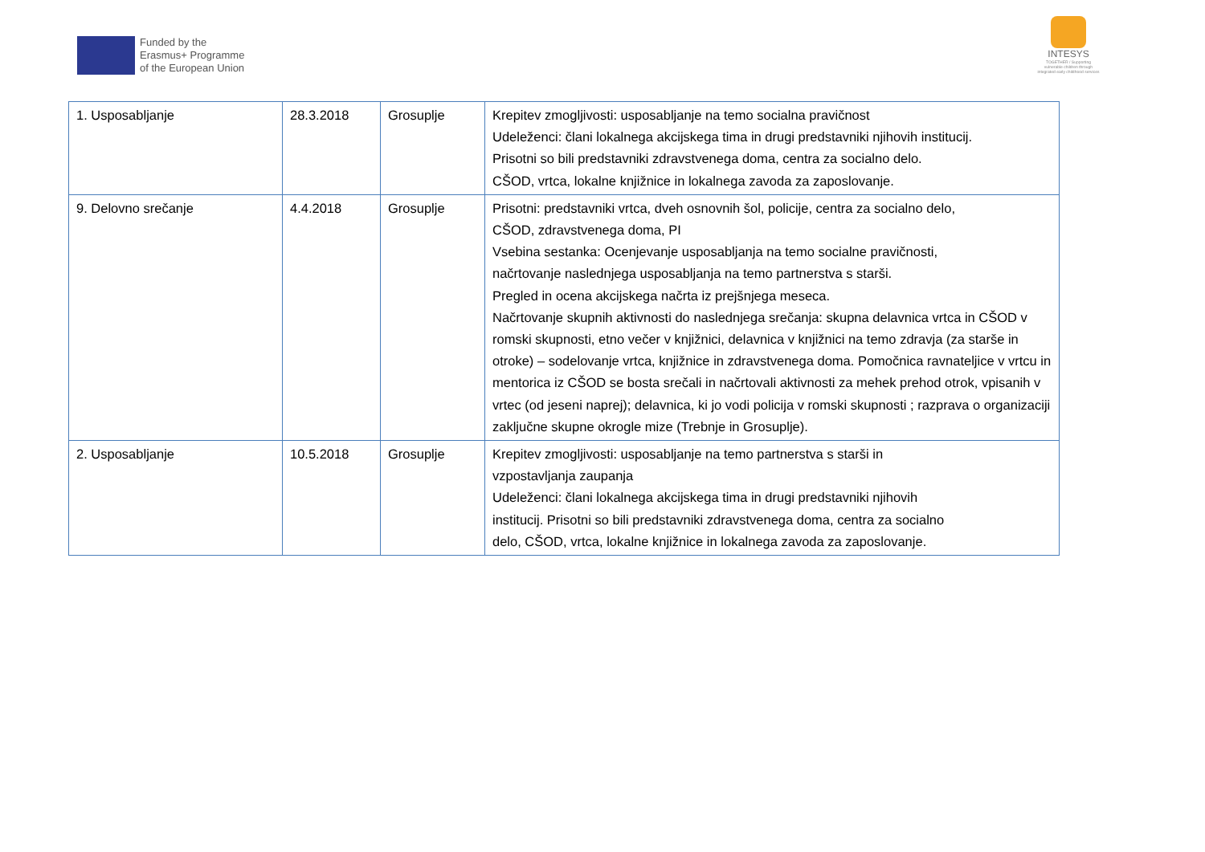Funded by the
Erasmus+ Programme
of the European Union
INTESYS
TOGETHER / Supporting vulnerable children through integrated early childhood services
| 1. Usposabljanje | 28.3.2018 | Grosuplje | Krepitev zmogljivosti: usposabljanje na temo socialna pravičnost Udeleženci: člani lokalnega akcijskega tima in drugi predstavniki njihovih institucij. Prisotni so bili predstavniki zdravstvenega doma, centra za socialno delo. CŠOD, vrtca, lokalne knjižnice in lokalnega zavoda za zaposlovanje. |
| 9. Delovno srečanje | 4.4.2018 | Grosuplje | Prisotni: predstavniki vrtca, dveh osnovnih šol, policije, centra za socialno delo, CŠOD, zdravstvenega doma, PI Vsebina sestanka: Ocenjevanje usposabljanja na temo socialne pravičnosti, načrtovanje naslednjega usposabljanja na temo partnerstva s starši. Pregled in ocena akcijskega načrta iz prejšnjega meseca. Načrtovanje skupnih aktivnosti do naslednjega srečanja: skupna delavnica vrtca in CŠOD v romski skupnosti, etno večer v knjižnici, delavnica v knjižnici na temo zdravja (za starše in otroke) – sodelovanje vrtca, knjižnice in zdravstvenega doma. Pomočnica ravnateljice v vrtcu in mentorica iz CŠOD se bosta srečali in načrtovali aktivnosti za mehek prehod otrok, vpisanih v vrtec (od jeseni naprej); delavnica, ki jo vodi policija v romski skupnosti ; razprava o organizaciji zaključne skupne okrogle mize (Trebnje in Grosuplje). |
| 2. Usposabljanje | 10.5.2018 | Grosuplje | Krepitev zmogljivosti: usposabljanje na temo partnerstva s starši in vzpostavljanja zaupanja Udeleženci: člani lokalnega akcijskega tima in drugi predstavniki njihovih institucij. Prisotni so bili predstavniki zdravstvenega doma, centra za socialno delo, CŠOD, vrtca, lokalne knjižnice in lokalnega zavoda za zaposlovanje. |